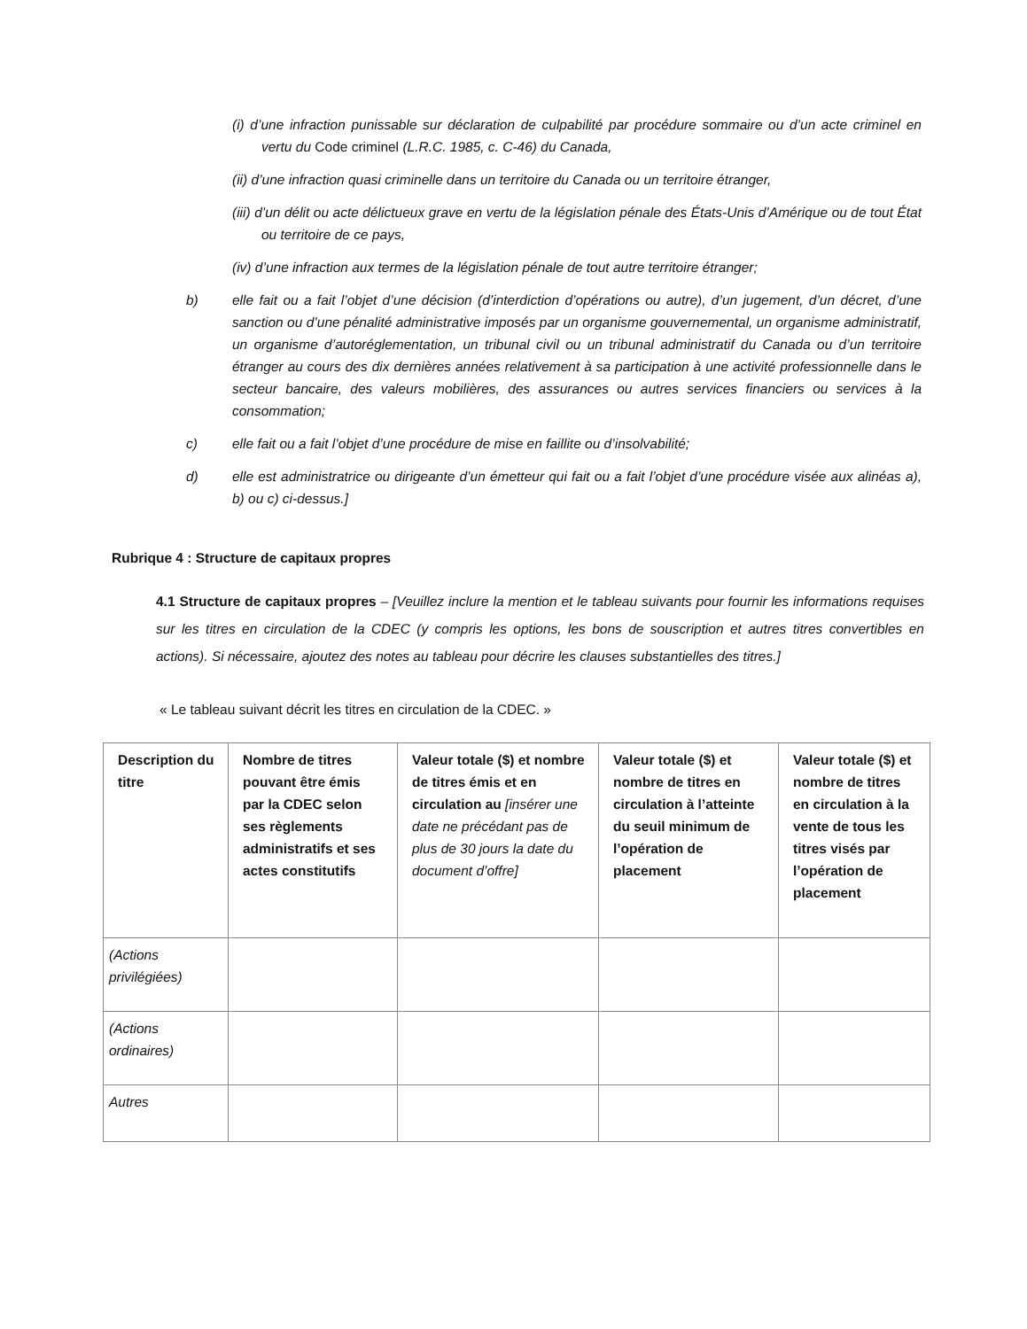(i) d’une infraction punissable sur déclaration de culpabilité par procédure sommaire ou d’un acte criminel en vertu du Code criminel (L.R.C. 1985, c. C-46) du Canada,
(ii) d’une infraction quasi criminelle dans un territoire du Canada ou un territoire étranger,
(iii) d’un délit ou acte délictueux grave en vertu de la législation pénale des États-Unis d’Amérique ou de tout État ou territoire de ce pays,
(iv) d’une infraction aux termes de la législation pénale de tout autre territoire étranger;
b) elle fait ou a fait l’objet d’une décision (d’interdiction d’opérations ou autre), d’un jugement, d’un décret, d’une sanction ou d’une pénalité administrative imposés par un organisme gouvernemental, un organisme administratif, un organisme d’autoréglementation, un tribunal civil ou un tribunal administratif du Canada ou d’un territoire étranger au cours des dix dernières années relativement à sa participation à une activité professionnelle dans le secteur bancaire, des valeurs mobilières, des assurances ou autres services financiers ou services à la consommation;
c) elle fait ou a fait l’objet d’une procédure de mise en faillite ou d’insolvabilité;
d) elle est administratrice ou dirigeante d’un émetteur qui fait ou a fait l’objet d’une procédure visée aux alinéas a), b) ou c) ci-dessus.]
Rubrique 4 : Structure de capitaux propres
4.1 Structure de capitaux propres – [Veuillez inclure la mention et le tableau suivants pour fournir les informations requises sur les titres en circulation de la CDEC (y compris les options, les bons de souscription et autres titres convertibles en actions). Si nécessaire, ajoutez des notes au tableau pour décrire les clauses substantielles des titres.]
« Le tableau suivant décrit les titres en circulation de la CDEC. »
| Description du titre | Nombre de titres pouvant être émis par la CDEC selon ses règlements administratifs et ses actes constitutifs | Valeur totale ($) et nombre de titres émis et en circulation au [insérer une date ne précédant pas de plus de 30 jours la date du document d’offre] | Valeur totale ($) et nombre de titres en circulation à l’atteinte du seuil minimum de l’opération de placement | Valeur totale ($) et nombre de titres en circulation à la vente de tous les titres visés par l’opération de placement |
| --- | --- | --- | --- | --- |
| (Actions privilégiées) | | | | |
| (Actions ordinaires) | | | | |
| Autres | | | | |